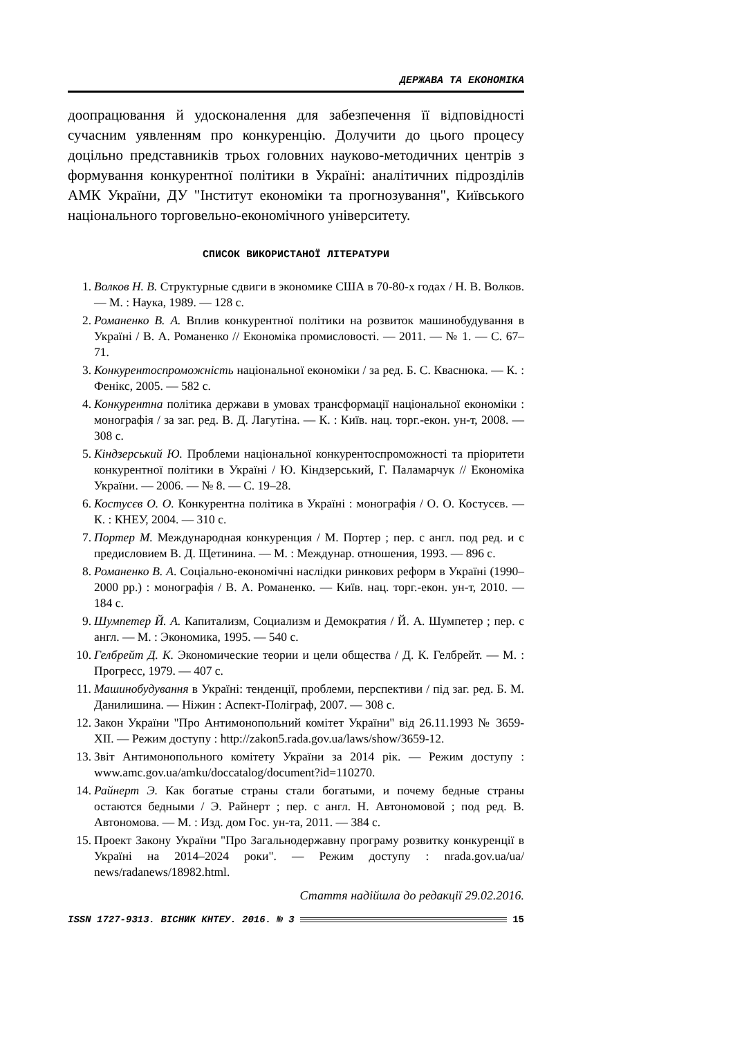ДЕРЖАВА ТА ЕКОНОМІКА
доопрацювання й удосконалення для забезпечення її відповідності сучасним уявленням про конкуренцію. Долучити до цього процесу доцільно представників трьох головних науково-методичних центрів з формування конкурентної політики в Україні: аналітичних підрозділів АМК України, ДУ "Інститут економіки та прогнозування", Київського національного торговельно-економічного університету.
СПИСОК ВИКОРИСТАНОЇ ЛІТЕРАТУРИ
1. Волков Н. В. Структурные сдвиги в экономике США в 70-80-х годах / Н. В. Волков. — М. : Наука, 1989. — 128 с.
2. Романенко В. А. Вплив конкурентної політики на розвиток машинобудування в Україні / В. А. Романенко // Економіка промисловості. — 2011. — № 1. — С. 67–71.
3. Конкурентоспроможність національної економіки / за ред. Б. С. Кваснюка. — К. : Фенікс, 2005. — 582 с.
4. Конкурентна політика держави в умовах трансформації національної економіки : монографія / за заг. ред. В. Д. Лагутіна. — К. : Київ. нац. торг.-екон. ун-т, 2008. — 308 с.
5. Кіндзерський Ю. Проблеми національної конкурентоспроможності та пріоритети конкурентної політики в Україні / Ю. Кіндзерський, Г. Паламарчук // Економіка України. — 2006. — № 8. — С. 19–28.
6. Костусєв О. О. Конкурентна політика в Україні : монографія / О. О. Костусєв. — К. : КНЕУ, 2004. — 310 с.
7. Портер М. Международная конкуренция / М. Портер ; пер. с англ. под ред. и с предисловием В. Д. Щетинина. — М. : Междунар. отношения, 1993. — 896 с.
8. Романенко В. А. Соціально-економічні наслідки ринкових реформ в Україні (1990–2000 рр.) : монографія / В. А. Романенко. — Київ. нац. торг.-екон. ун-т, 2010. — 184 с.
9. Шумпетер Й. А. Капитализм, Социализм и Демократия / Й. А. Шумпетер ; пер. с англ. — М. : Экономика, 1995. — 540 с.
10. Гелбрейт Д. К. Экономические теории и цели общества / Д. К. Гелбрейт. — М. : Прогресс, 1979. — 407 с.
11. Машинобудування в Україні: тенденції, проблеми, перспективи / під заг. ред. Б. М. Данилишина. — Ніжин : Аспект-Поліграф, 2007. — 308 с.
12. Закон України "Про Антимонопольний комітет України" від 26.11.1993 № 3659-XII. — Режим доступу : http://zakon5.rada.gov.ua/laws/show/3659-12.
13. Звіт Антимонопольного комітету України за 2014 рік. — Режим доступу : www.amc.gov.ua/amku/doccatalog/document?id=110270.
14. Райнерт Э. Как богатые страны стали богатыми, и почему бедные страны остаются бедными / Э. Райнерт ; пер. с англ. Н. Автономовой ; под ред. В. Автономова. — М. : Изд. дом Гос. ун-та, 2011. — 384 с.
15. Проект Закону України "Про Загальнодержавну програму розвитку конкуренції в Україні на 2014–2024 роки". — Режим доступу : nrada.gov.ua/ua/ news/radanews/18982.html.
Стаття надійшла до редакції 29.02.2016.
ISSN 1727-9313. ВІСНИК КНТЕУ. 2016. № 3 15